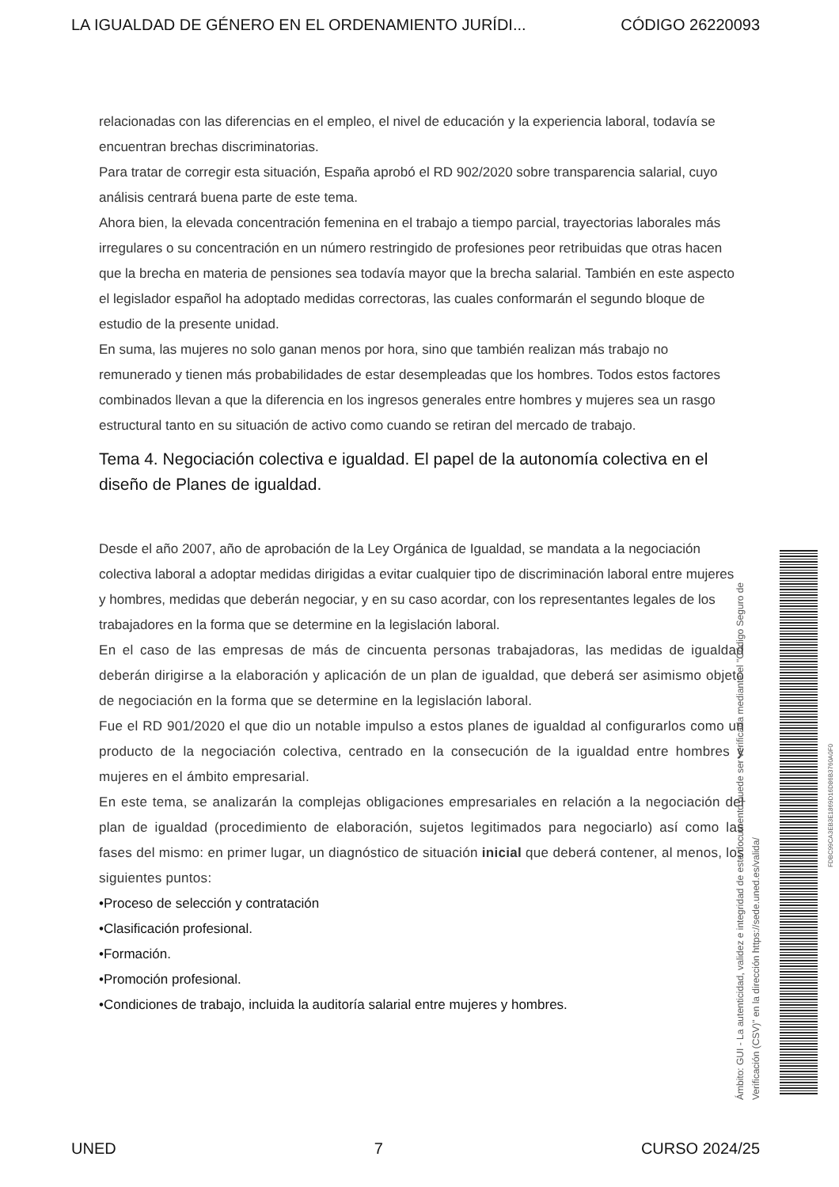LA IGUALDAD DE GÉNERO EN EL ORDENAMIENTO JURÍDI... CÓDIGO 26220093
relacionadas con las diferencias en el empleo, el nivel de educación y la experiencia laboral, todavía se encuentran brechas discriminatorias.
Para tratar de corregir esta situación, España aprobó el RD 902/2020 sobre transparencia salarial, cuyo análisis centrará buena parte de este tema.
Ahora bien, la elevada concentración femenina en el trabajo a tiempo parcial, trayectorias laborales más irregulares o su concentración en un número restringido de profesiones peor retribuidas que otras hacen que la brecha en materia de pensiones sea todavía mayor que la brecha salarial. También en este aspecto el legislador español ha adoptado medidas correctoras, las cuales conformarán el segundo bloque de estudio de la presente unidad.
En suma, las mujeres no solo ganan menos por hora, sino que también realizan más trabajo no remunerado y tienen más probabilidades de estar desempleadas que los hombres. Todos estos factores combinados llevan a que la diferencia en los ingresos generales entre hombres y mujeres sea un rasgo estructural tanto en su situación de activo como cuando se retiran del mercado de trabajo.
Tema 4. Negociación colectiva e igualdad. El papel de la autonomía colectiva en el diseño de Planes de igualdad.
Desde el año 2007, año de aprobación de la Ley Orgánica de Igualdad, se mandata a la negociación colectiva laboral a adoptar medidas dirigidas a evitar cualquier tipo de discriminación laboral entre mujeres y hombres, medidas que deberán negociar, y en su caso acordar, con los representantes legales de los trabajadores en la forma que se determine en la legislación laboral.
En el caso de las empresas de más de cincuenta personas trabajadoras, las medidas de igualdad deberán dirigirse a la elaboración y aplicación de un plan de igualdad, que deberá ser asimismo objeto de negociación en la forma que se determine en la legislación laboral.
Fue el RD 901/2020 el que dio un notable impulso a estos planes de igualdad al configurarlos como un producto de la negociación colectiva, centrado en la consecución de la igualdad entre hombres y mujeres en el ámbito empresarial.
En este tema, se analizarán la complejas obligaciones empresariales en relación a la negociación del plan de igualdad (procedimiento de elaboración, sujetos legitimados para negociarlo) así como las fases del mismo: en primer lugar, un diagnóstico de situación inicial que deberá contener, al menos, los siguientes puntos:
•Proceso de selección y contratación
•Clasificación profesional.
•Formación.
•Promoción profesional.
•Condiciones de trabajo, incluida la auditoría salarial entre mujeres y hombres.
Ámbito: GUI - La autenticidad, validez e integridad de este documento puede ser verificada mediante el "Código Seguro de Verificación (CSV)" en la dirección https://sede.uned.es/valida/
FDBC99CA3EB3E1869D16D86B3760A0F0
UNED 7 CURSO 2024/25